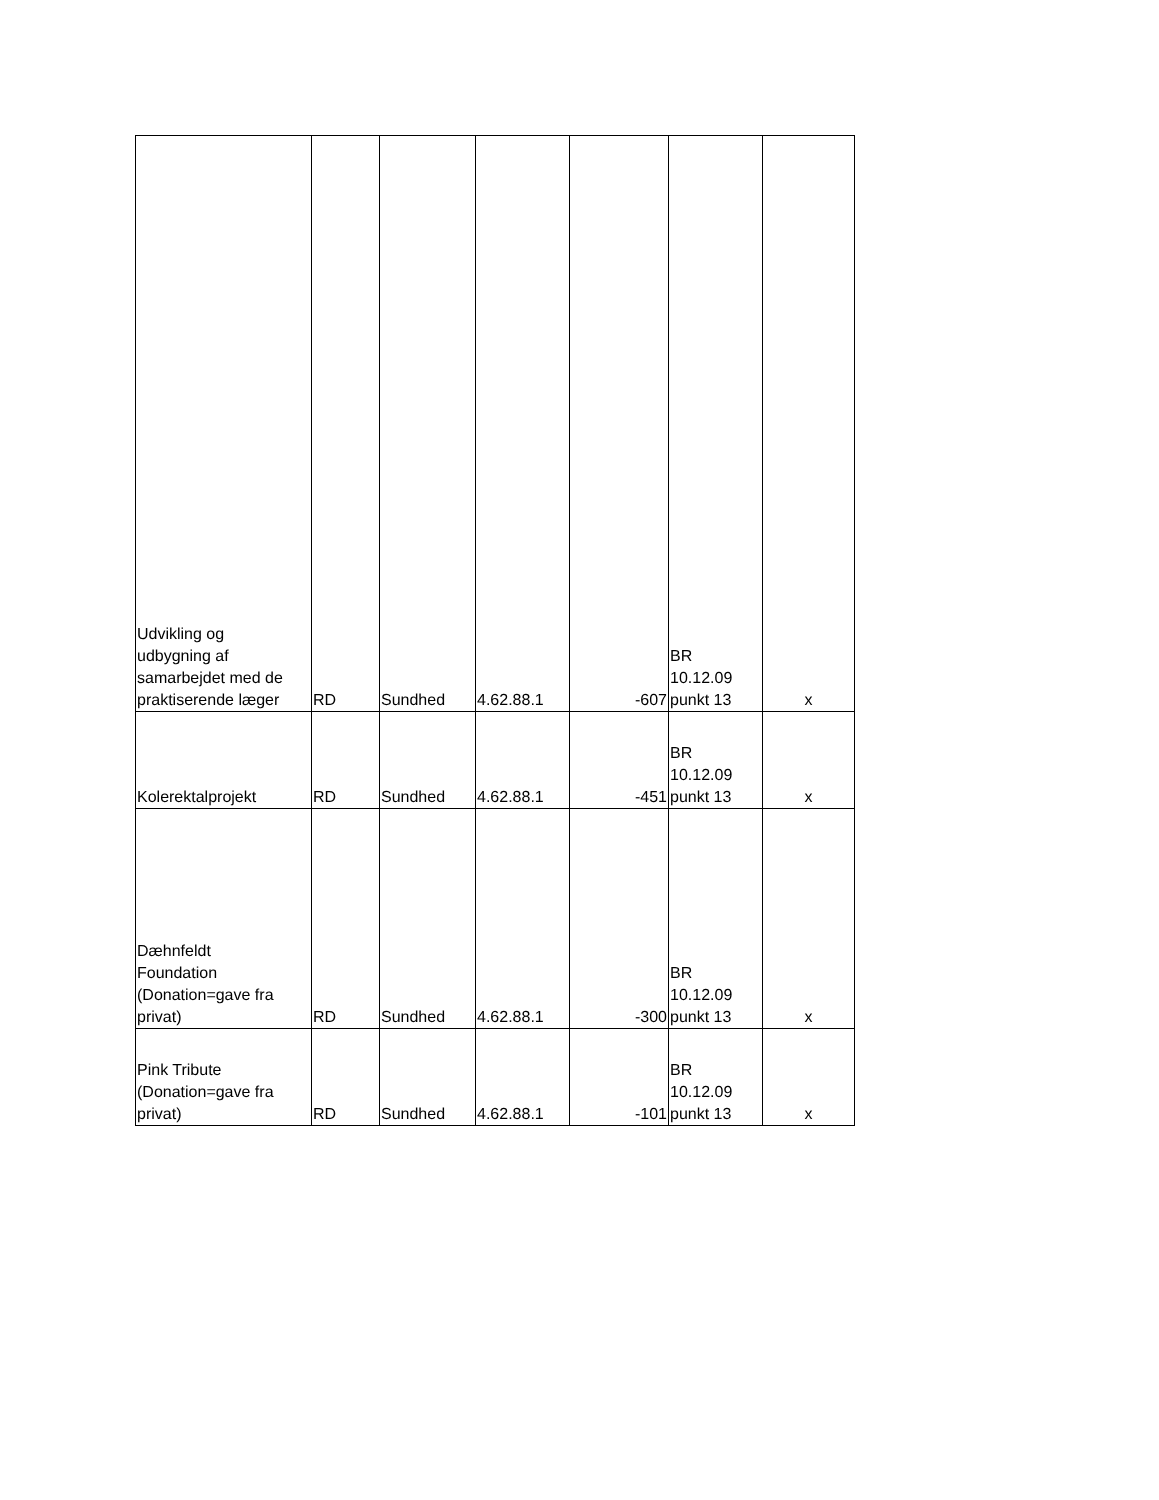| Udvikling og udbygning af samarbejdet med de praktiserende læger | RD | Sundhed | 4.62.88.1 | -607 | BR 10.12.09 punkt 13 | x |
| Kolerektalprojekt | RD | Sundhed | 4.62.88.1 | -451 | BR 10.12.09 punkt 13 | x |
| Dæhnfeldt Foundation (Donation=gave fra privat) | RD | Sundhed | 4.62.88.1 | -300 | BR 10.12.09 punkt 13 | x |
| Pink Tribute (Donation=gave fra privat) | RD | Sundhed | 4.62.88.1 | -101 | BR 10.12.09 punkt 13 | x |